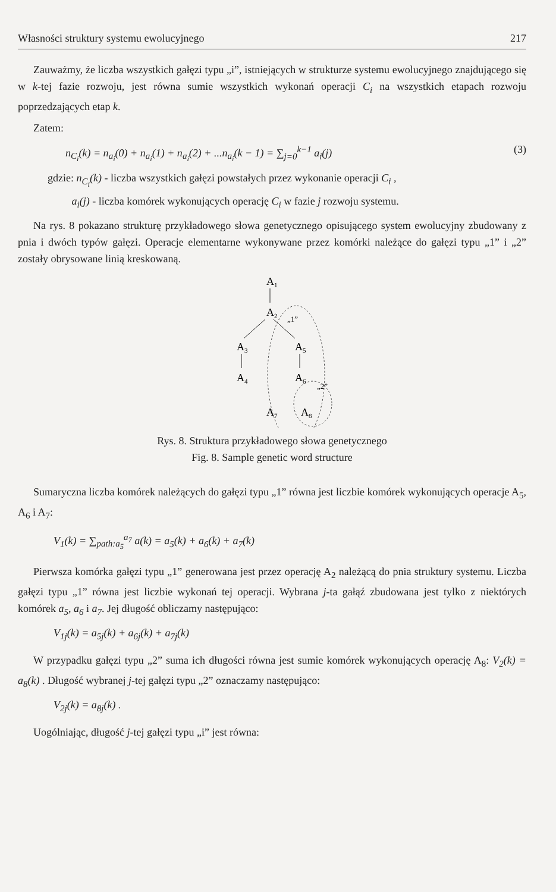Własności struktury systemu ewolucyjnego 217
Zauważmy, że liczba wszystkich gałęzi typu „i”, istniejących w strukturze systemu ewolucyjnego znajdującego się w k-tej fazie rozwoju, jest równa sumie wszystkich wykonań operacji C<sub>i</sub> na wszystkich etapach rozwoju poprzedzających etap k.
Zatem:
n<sub>C<sub>i</sub></sub>(k) = n<sub>a<sub>i</sub></sub>(0) + n<sub>a<sub>i</sub></sub>(1) + n<sub>a<sub>i</sub></sub>(2) + ...n<sub>a<sub>i</sub></sub>(k − 1) = ∑<sub>j=0</sub><sup>k−1</sup> a<sub>i</sub>(j) (3)
gdzie: n<sub>C<sub>i</sub></sub>(k) - liczba wszystkich gałęzi powstałych przez wykonanie operacji C<sub>i</sub> ,
a<sub>i</sub>(j) - liczba komórek wykonujących operację C<sub>i</sub> w fazie j rozwoju systemu.
Na rys. 8 pokazano strukturę przykładowego słowa genetycznego opisującego system ewolucyjny zbudowany z pnia i dwóch typów gałęzi. Operacje elementarne wykonywane przez komórki należące do gałęzi typu „1” i „2” zostały obrysowane linią kreskowaną.
A1
A2
„1”
A3
A5
A4
A6
„2”
A7
A8
Rys. 8. Struktura przykładowego słowa genetycznego
Fig. 8. Sample genetic word structure
Sumaryczna liczba komórek należących do gałęzi typu „1” równa jest liczbie komórek wykonujących operacje A<sub>5</sub>, A<sub>6</sub> i A<sub>7</sub>:
V<sub>1</sub>(k) = ∑<sub>path:a<sub>5</sub></sub><sup>a<sub>7</sub></sup> a(k) = a<sub>5</sub>(k) + a<sub>6</sub>(k) + a<sub>7</sub>(k)
Pierwsza komórka gałęzi typu „1” generowana jest przez operację A<sub>2</sub> należącą do pnia struktury systemu. Liczba gałęzi typu „1” równa jest liczbie wykonań tej operacji. Wybrana j-ta gałąź zbudowana jest tylko z niektórych komórek a<sub>5</sub>, a<sub>6</sub> i a<sub>7</sub>. Jej długość obliczamy następująco:
V<sub>1j</sub>(k) = a<sub>5j</sub>(k) + a<sub>6j</sub>(k) + a<sub>7j</sub>(k)
W przypadku gałęzi typu „2” suma ich długości równa jest sumie komórek wykonujących operację A<sub>8</sub>: V<sub>2</sub>(k) = a<sub>8</sub>(k) . Długość wybranej j-tej gałęzi typu „2” oznaczamy następująco:
V<sub>2j</sub>(k) = a<sub>8j</sub>(k) .
Uogólniając, długość j-tej gałęzi typu „i” jest równa: